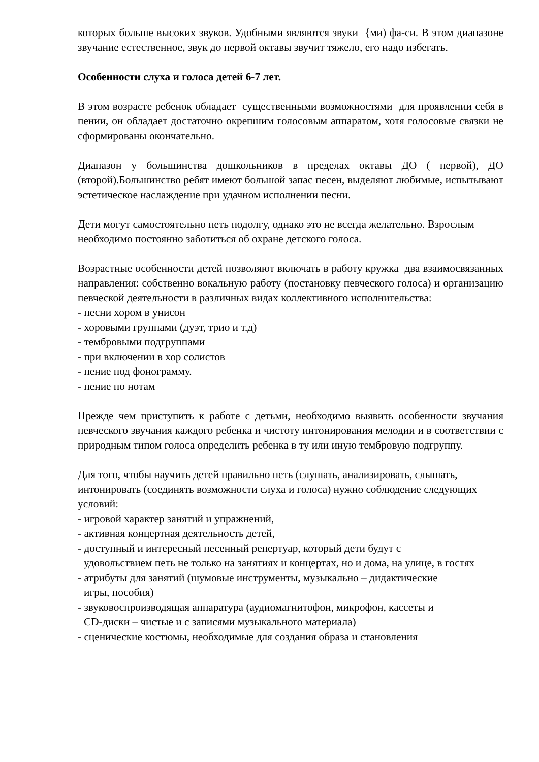которых больше высоких звуков. Удобными являются звуки {ми) фа-си. В этом диапазоне звучание естественное, звук до первой октавы звучит тяжело, его надо избегать.
Особенности слуха и голоса детей 6-7 лет.
В этом возрасте ребенок обладает существенными возможностями для проявлении себя в пении, он обладает достаточно окрепшим голосовым аппаратом, хотя голосовые связки не сформированы окончательно.
Диапазон у большинства дошкольников в пределах октавы ДО ( первой), ДО (второй).Большинство ребят имеют большой запас песен, выделяют любимые, испытывают эстетическое наслаждение при удачном исполнении песни.
Дети могут самостоятельно петь подолгу, однако это не всегда желательно. Взрослым необходимо постоянно заботиться об охране детского голоса.
Возрастные особенности детей позволяют включать в работу кружка два взаимосвязанных направления: собственно вокальную работу (постановку певческого голоса) и организацию певческой деятельности в различных видах коллективного исполнительства:
- песни хором в унисон
- хоровыми группами (дуэт, трио и т.д)
- тембровыми подгруппами
- при включении в хор солистов
- пение под фонограмму.
- пение по нотам
Прежде чем приступить к работе с детьми, необходимо выявить особенности звучания певческого звучания каждого ребенка и чистоту интонирования мелодии и в соответствии с природным типом голоса определить ребенка в ту или иную тембровую подгруппу.
Для того, чтобы научить детей правильно петь (слушать, анализировать, слышать, интонировать (соединять возможности слуха и голоса) нужно соблюдение следующих условий:
- игровой характер занятий и упражнений,
- активная концертная деятельность детей,
- доступный и интересный песенный репертуар, который дети будут с
удовольствием петь не только на занятиях и концертах, но и дома, на улице, в гостях
- атрибуты для занятий (шумовые инструменты, музыкально – дидактические
игры, пособия)
- звуковоспроизводящая аппаратура (аудиомагнитофон, микрофон, кассеты и
CD-диски – чистые и с записями музыкального материала)
- сценические костюмы, необходимые для создания образа и становления